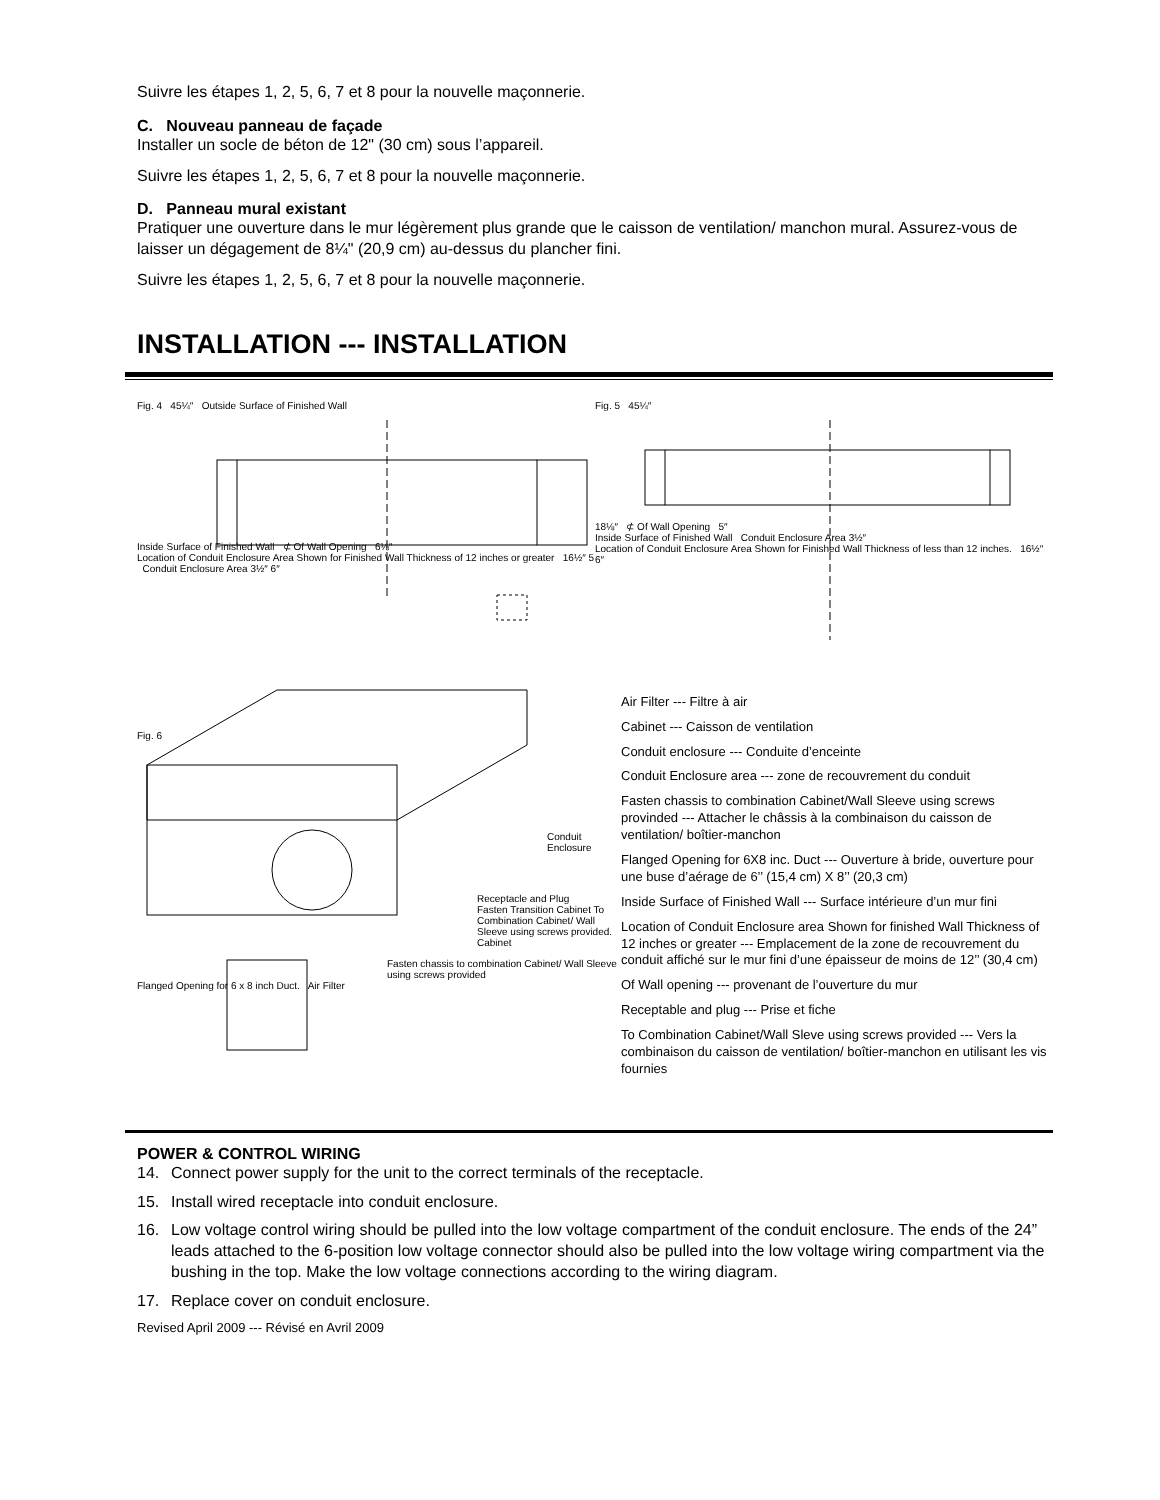Suivre les étapes 1, 2, 5, 6, 7 et 8 pour la nouvelle maçonnerie.
C. Nouveau panneau de façade
Installer un socle de béton de 12" (30 cm) sous l’appareil.
Suivre les étapes 1, 2, 5, 6, 7 et 8 pour la nouvelle maçonnerie.
D. Panneau mural existant
Pratiquer une ouverture dans le mur légèrement plus grande que le caisson de ventilation/ manchon mural. Assurez-vous de laisser un dégagement de 8¼" (20,9 cm) au-dessus du plancher fini.
Suivre les étapes 1, 2, 5, 6, 7 et 8 pour la nouvelle maçonnerie.
INSTALLATION --- INSTALLATION
Fig. 4 45¼″ Outside Surface of Finished Wall
Inside Surface of Finished Wall ⊄ Of Wall Opening 6⅛″
Location of Conduit Enclosure Area Shown for Finished Wall Thickness of 12 inches or greater 16½″ 5 Conduit Enclosure Area 3½″ 6″
Fig. 5 45¼″
18⅛″ ⊄ Of Wall Opening 5″
Inside Surface of Finished Wall Conduit Enclosure Area 3½″
Location of Conduit Enclosure Area Shown for Finished Wall Thickness of less than 12 inches. 16½″ 6″
Fig. 6
Conduit Enclosure
Receptacle and Plug
Fasten Transition Cabinet To Combination Cabinet/ Wall Sleeve using screws provided.
Cabinet
Fasten chassis to combination Cabinet/ Wall Sleeve using screws provided
Flanged Opening for 6 x 8 inch Duct. Air Filter
Air Filter --- Filtre à air
Cabinet --- Caisson de ventilation
Conduit enclosure --- Conduite d’enceinte
Conduit Enclosure area --- zone de recouvrement du conduit
Fasten chassis to combination Cabinet/Wall Sleeve using screws provinded --- Attacher le châssis à la combinaison du caisson de ventilation/ boîtier-manchon
Flanged Opening for 6X8 inc. Duct --- Ouverture à bride, ouverture pour une buse d’aérage de 6’’ (15,4 cm) X 8’’ (20,3 cm)
Inside Surface of Finished Wall --- Surface intérieure d’un mur fini
Location of Conduit Enclosure area Shown for finished Wall Thickness of 12 inches or greater --- Emplacement de la zone de recouvrement du conduit affiché sur le mur fini d’une épaisseur de moins de 12’’ (30,4 cm)
Of Wall opening --- provenant de l’ouverture du mur
Receptable and plug --- Prise et fiche
To Combination Cabinet/Wall Sleve using screws provided --- Vers la combinaison du caisson de ventilation/ boîtier-manchon en utilisant les vis fournies
POWER & CONTROL WIRING
14. Connect power supply for the unit to the correct terminals of the receptacle.
15. Install wired receptacle into conduit enclosure.
16. Low voltage control wiring should be pulled into the low voltage compartment of the conduit enclosure. The ends of the 24” leads attached to the 6-position low voltage connector should also be pulled into the low voltage wiring compartment via the bushing in the top. Make the low voltage connections according to the wiring diagram.
17. Replace cover on conduit enclosure.
Revised April 2009 --- Révisé en Avril 2009